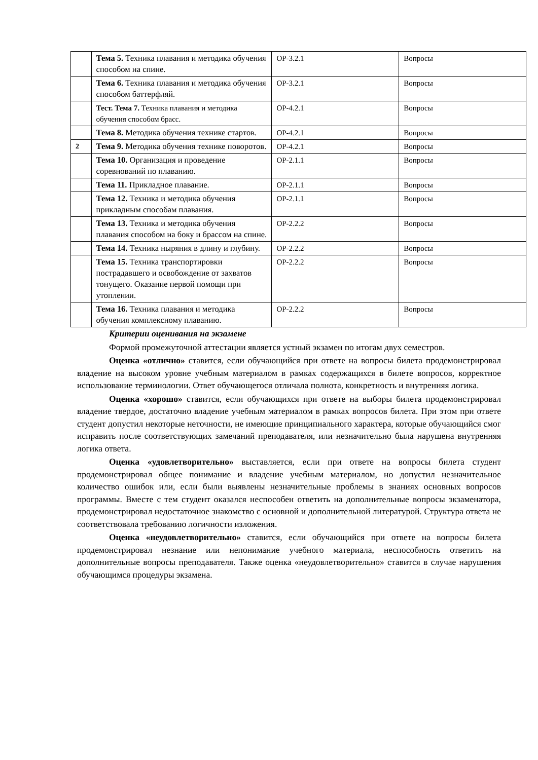| | Тема 5. Техника плавания и методика обучения способом на спине. | ОР-3.2.1 | Вопросы |
| | Тема 6. Техника плавания и методика обучения способом баттерфляй. | ОР-3.2.1 | Вопросы |
| | Тест. Тема 7. Техника плавания и методика обучения способом брасс. | ОР-4.2.1 | Вопросы |
| | Тема 8. Методика обучения технике стартов. | ОР-4.2.1 | Вопросы |
| 2 | Тема 9. Методика обучения технике поворотов. | ОР-4.2.1 | Вопросы |
| | Тема 10. Организация и проведение соревнований по плаванию. | ОР-2.1.1 | Вопросы |
| | Тема 11. Прикладное плавание. | ОР-2.1.1 | Вопросы |
| | Тема 12. Техника и методика обучения прикладным способам плавания. | ОР-2.1.1 | Вопросы |
| | Тема 13. Техника и методика обучения плавания способом на боку и брассом на спине. | ОР-2.2.2 | Вопросы |
| | Тема 14. Техника ныряния в длину и глубину. | ОР-2.2.2 | Вопросы |
| | Тема 15. Техника транспортировки пострадавшего и освобождение от захватов тонущего. Оказание первой помощи при утоплении. | ОР-2.2.2 | Вопросы |
| | Тема 16. Техника плавания и методика обучения комплексному плаванию. | ОР-2.2.2 | Вопросы |
Критерии оценивания на экзамене
Формой промежуточной аттестации является устный экзамен по итогам двух семестров.
Оценка «отлично» ставится, если обучающийся при ответе на вопросы билета продемонстрировал владение на высоком уровне учебным материалом в рамках содержащихся в билете вопросов, корректное использование терминологии. Ответ обучающегося отличала полнота, конкретность и внутренняя логика.
Оценка «хорошо» ставится, если обучающихся при ответе на выборы билета продемонстрировал владение твердое, достаточно владение учебным материалом в рамках вопросов билета. При этом при ответе студент допустил некоторые неточности, не имеющие принципиального характера, которые обучающийся смог исправить после соответствующих замечаний преподавателя, или незначительно была нарушена внутренняя логика ответа.
Оценка «удовлетворительно» выставляется, если при ответе на вопросы билета студент продемонстрировал общее понимание и владение учебным материалом, но допустил незначительное количество ошибок или, если были выявлены незначительные проблемы в знаниях основных вопросов программы. Вместе с тем студент оказался неспособен ответить на дополнительные вопросы экзаменатора, продемонстрировал недостаточное знакомство с основной и дополнительной литературой. Структура ответа не соответствовала требованию логичности изложения.
Оценка «неудовлетворительно» ставится, если обучающийся при ответе на вопросы билета продемонстрировал незнание или непонимание учебного материала, неспособность ответить на дополнительные вопросы преподавателя. Также оценка «неудовлетворительно» ставится в случае нарушения обучающимся процедуры экзамена.